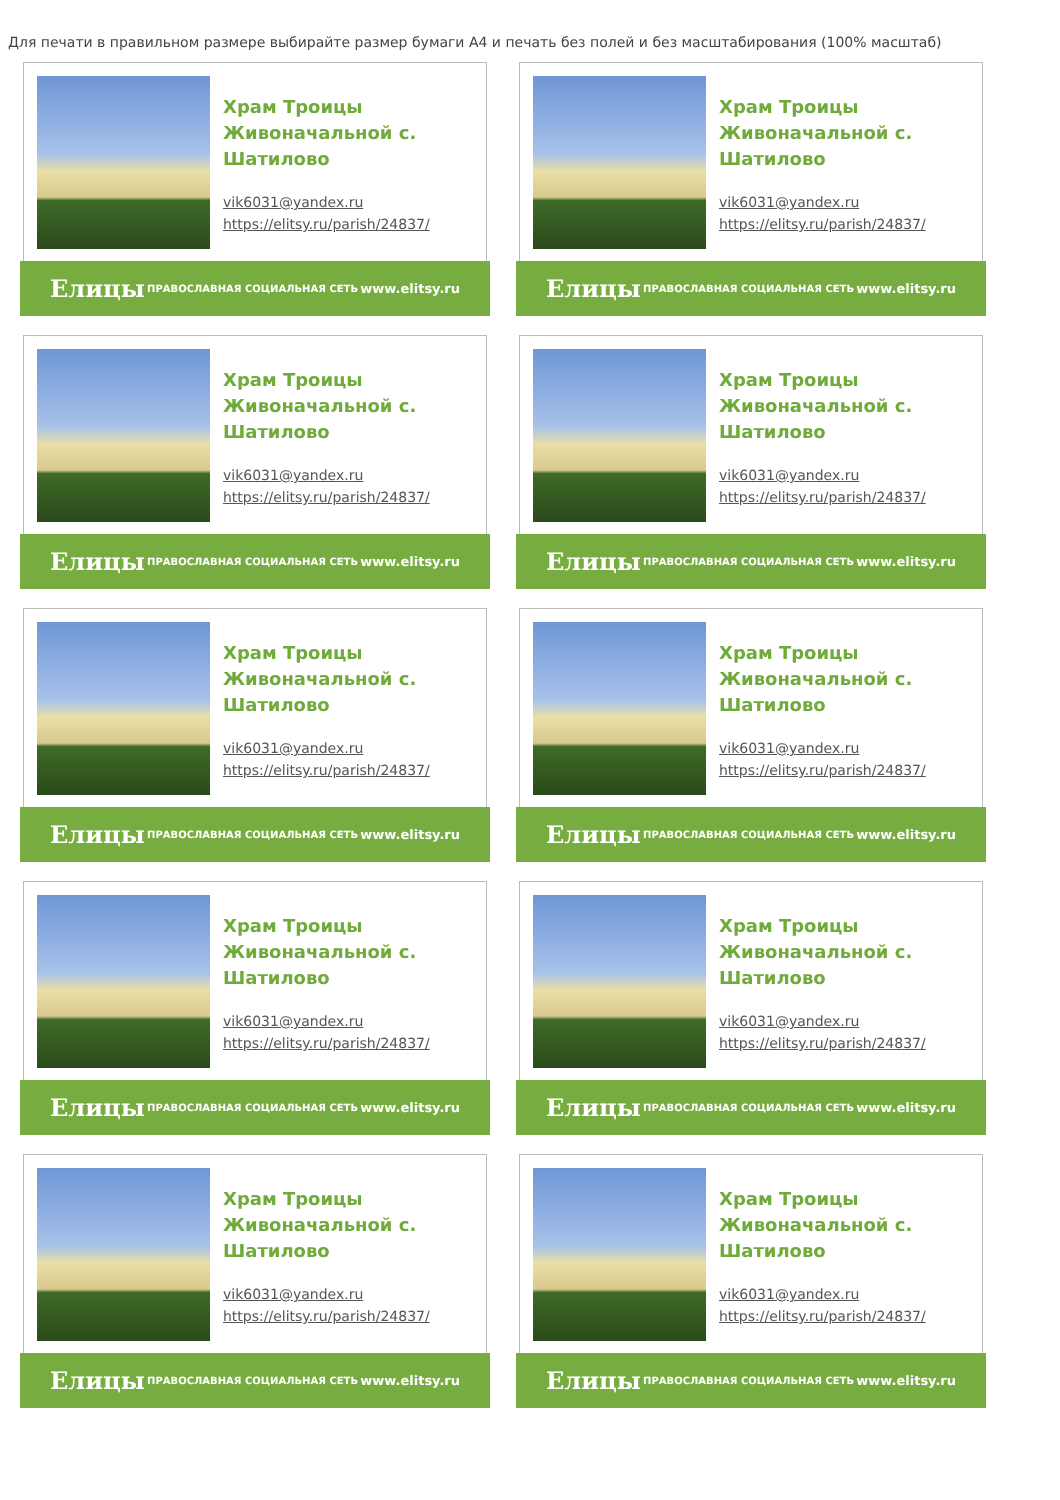Для печати в правильном размере выбирайте размер бумаги А4 и печать без полей и без масштабирования (100% масштаб)
Храм Троицы
Живоначальной с.
Шатилово
vik6031@yandex.ru
https://elitsy.ru/parish/24837/
Елицы ПРАВОСЛАВНАЯ СОЦИАЛЬНАЯ СЕТЬ www.elitsy.ru
Храм Троицы
Живоначальной с.
Шатилово
vik6031@yandex.ru
https://elitsy.ru/parish/24837/
Елицы ПРАВОСЛАВНАЯ СОЦИАЛЬНАЯ СЕТЬ www.elitsy.ru
Храм Троицы
Живоначальной с.
Шатилово
vik6031@yandex.ru
https://elitsy.ru/parish/24837/
Елицы ПРАВОСЛАВНАЯ СОЦИАЛЬНАЯ СЕТЬ www.elitsy.ru
Храм Троицы
Живоначальной с.
Шатилово
vik6031@yandex.ru
https://elitsy.ru/parish/24837/
Елицы ПРАВОСЛАВНАЯ СОЦИАЛЬНАЯ СЕТЬ www.elitsy.ru
Храм Троицы
Живоначальной с.
Шатилово
vik6031@yandex.ru
https://elitsy.ru/parish/24837/
Елицы ПРАВОСЛАВНАЯ СОЦИАЛЬНАЯ СЕТЬ www.elitsy.ru
Храм Троицы
Живоначальной с.
Шатилово
vik6031@yandex.ru
https://elitsy.ru/parish/24837/
Елицы ПРАВОСЛАВНАЯ СОЦИАЛЬНАЯ СЕТЬ www.elitsy.ru
Храм Троицы
Живоначальной с.
Шатилово
vik6031@yandex.ru
https://elitsy.ru/parish/24837/
Елицы ПРАВОСЛАВНАЯ СОЦИАЛЬНАЯ СЕТЬ www.elitsy.ru
Храм Троицы
Живоначальной с.
Шатилово
vik6031@yandex.ru
https://elitsy.ru/parish/24837/
Елицы ПРАВОСЛАВНАЯ СОЦИАЛЬНАЯ СЕТЬ www.elitsy.ru
Храм Троицы
Живоначальной с.
Шатилово
vik6031@yandex.ru
https://elitsy.ru/parish/24837/
Елицы ПРАВОСЛАВНАЯ СОЦИАЛЬНАЯ СЕТЬ www.elitsy.ru
Храм Троицы
Живоначальной с.
Шатилово
vik6031@yandex.ru
https://elitsy.ru/parish/24837/
Елицы ПРАВОСЛАВНАЯ СОЦИАЛЬНАЯ СЕТЬ www.elitsy.ru